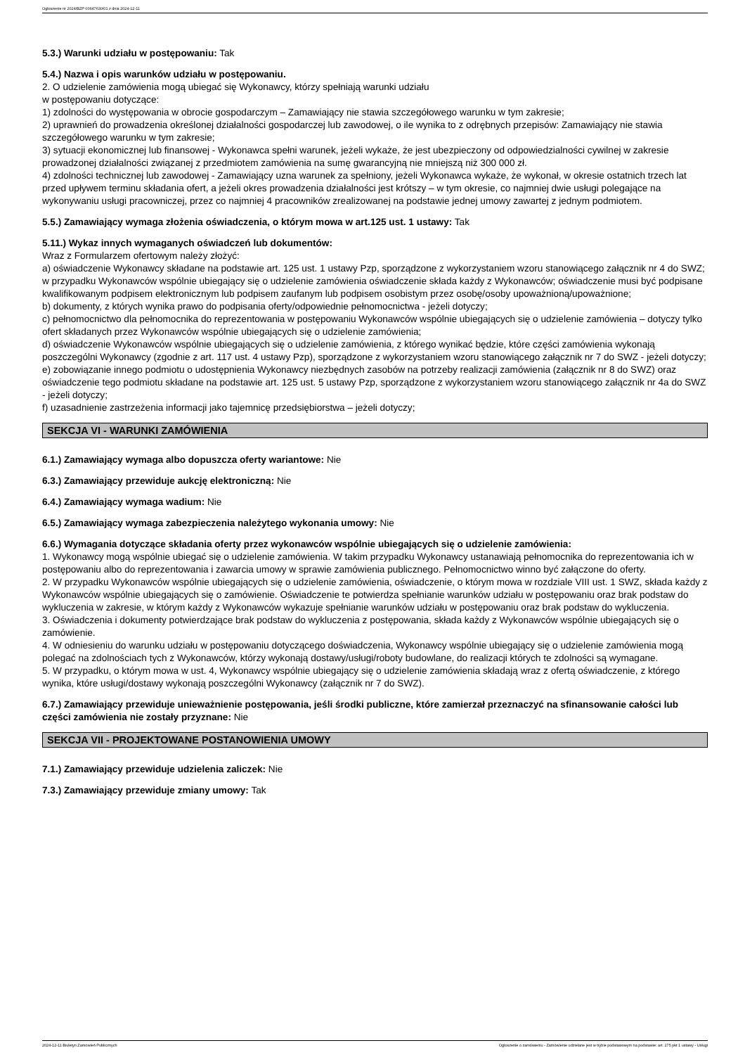Ogłoszenie nr 2024/BZP 00647630/01 z dnia 2024-12-11
5.3.) Warunki udziału w postępowaniu: Tak
5.4.) Nazwa i opis warunków udziału w postępowaniu.
2. O udzielenie zamówienia mogą ubiegać się Wykonawcy, którzy spełniają warunki udziału
w postępowaniu dotyczące:
1) zdolności do występowania w obrocie gospodarczym – Zamawiający nie stawia szczegółowego warunku w tym zakresie;
2) uprawnień do prowadzenia określonej działalności gospodarczej lub zawodowej, o ile wynika to z odrębnych przepisów: Zamawiający nie stawia szczegółowego warunku w tym zakresie;
3) sytuacji ekonomicznej lub finansowej - Wykonawca spełni warunek, jeżeli wykaże, że jest ubezpieczony od odpowiedzialności cywilnej w zakresie prowadzonej działalności związanej z przedmiotem zamówienia na sumę gwarancyjną nie mniejszą niż 300 000 zł.
4) zdolności technicznej lub zawodowej - Zamawiający uzna warunek za spełniony, jeżeli Wykonawca wykaże, że wykonał, w okresie ostatnich trzech lat przed upływem terminu składania ofert, a jeżeli okres prowadzenia działalności jest krótszy – w tym okresie, co najmniej dwie usługi polegające na wykonywaniu usługi pracowniczej, przez co najmniej 4 pracowników zrealizowanej na podstawie jednej umowy zawartej z jednym podmiotem.
5.5.) Zamawiający wymaga złożenia oświadczenia, o którym mowa w art.125 ust. 1 ustawy: Tak
5.11.) Wykaz innych wymaganych oświadczeń lub dokumentów:
Wraz z Formularzem ofertowym należy złożyć:
a) oświadczenie Wykonawcy składane na podstawie art. 125 ust. 1 ustawy Pzp, sporządzone z wykorzystaniem wzoru stanowiącego załącznik nr 4 do SWZ; w przypadku Wykonawców wspólnie ubiegający się o udzielenie zamówienia oświadczenie składa każdy z Wykonawców; oświadczenie musi być podpisane kwalifikowanym podpisem elektronicznym lub podpisem zaufanym lub podpisem osobistym przez osobę/osoby upoważnioną/upoważnione;
b) dokumenty, z których wynika prawo do podpisania oferty/odpowiednie pełnomocnictwa - jeżeli dotyczy;
c) pełnomocnictwo dla pełnomocnika do reprezentowania w postępowaniu Wykonawców wspólnie ubiegających się o udzielenie zamówienia – dotyczy tylko ofert składanych przez Wykonawców wspólnie ubiegających się o udzielenie zamówienia;
d) oświadczenie Wykonawców wspólnie ubiegających się o udzielenie zamówienia, z którego wynikać będzie, które części zamówienia wykonają poszczególni Wykonawcy (zgodnie z art. 117 ust. 4 ustawy Pzp), sporządzone z wykorzystaniem wzoru stanowiącego załącznik nr 7 do SWZ - jeżeli dotyczy;
e) zobowiązanie innego podmiotu o udostępnienia Wykonawcy niezbędnych zasobów na potrzeby realizacji zamówienia (załącznik nr 8 do SWZ) oraz oświadczenie tego podmiotu składane na podstawie art. 125 ust. 5 ustawy Pzp, sporządzone z wykorzystaniem wzoru stanowiącego załącznik nr 4a do SWZ - jeżeli dotyczy;
f) uzasadnienie zastrzeżenia informacji jako tajemnicę przedsiębiorstwa – jeżeli dotyczy;
SEKCJA VI - WARUNKI ZAMÓWIENIA
6.1.) Zamawiający wymaga albo dopuszcza oferty wariantowe: Nie
6.3.) Zamawiający przewiduje aukcję elektroniczną: Nie
6.4.) Zamawiający wymaga wadium: Nie
6.5.) Zamawiający wymaga zabezpieczenia należytego wykonania umowy: Nie
6.6.) Wymagania dotyczące składania oferty przez wykonawców wspólnie ubiegających się o udzielenie zamówienia:
1. Wykonawcy mogą wspólnie ubiegać się o udzielenie zamówienia. W takim przypadku Wykonawcy ustanawiają pełnomocnika do reprezentowania ich w postępowaniu albo do reprezentowania i zawarcia umowy w sprawie zamówienia publicznego. Pełnomocnictwo winno być załączone do oferty.
2. W przypadku Wykonawców wspólnie ubiegających się o udzielenie zamówienia, oświadczenie, o którym mowa w rozdziale VIII ust. 1 SWZ, składa każdy z Wykonawców wspólnie ubiegających się o zamówienie. Oświadczenie te potwierdza spełnianie warunków udziału w postępowaniu oraz brak podstaw do wykluczenia w zakresie, w którym każdy z Wykonawców wykazuje spełnianie warunków udziału w postępowaniu oraz brak podstaw do wykluczenia.
3. Oświadczenia i dokumenty potwierdzające brak podstaw do wykluczenia z postępowania, składa każdy z Wykonawców wspólnie ubiegających się o zamówienie.
4. W odniesieniu do warunku udziału w postępowaniu dotyczącego doświadczenia, Wykonawcy wspólnie ubiegający się o udzielenie zamówienia mogą polegać na zdolnościach tych z Wykonawców, którzy wykonają dostawy/usługi/roboty budowlane, do realizacji których te zdolności są wymagane.
5. W przypadku, o którym mowa w ust. 4, Wykonawcy wspólnie ubiegający się o udzielenie zamówienia składają wraz z ofertą oświadczenie, z którego wynika, które usługi/dostawy wykonają poszczególni Wykonawcy (załącznik nr 7 do SWZ).
6.7.) Zamawiający przewiduje unieważnienie postępowania, jeśli środki publiczne, które zamierzał przeznaczyć na sfinansowanie całości lub części zamówienia nie zostały przyznane: Nie
SEKCJA VII - PROJEKTOWANE POSTANOWIENIA UMOWY
7.1.) Zamawiający przewiduje udzielenia zaliczek: Nie
7.3.) Zamawiający przewiduje zmiany umowy: Tak
2024-12-11 Biuletyn Zamówień Publicznych Ogłoszenie o zamówieniu - Zamówienie udzielane jest w trybie podstawowym na podstawie: art. 275 pkt 1 ustawy - Usługi